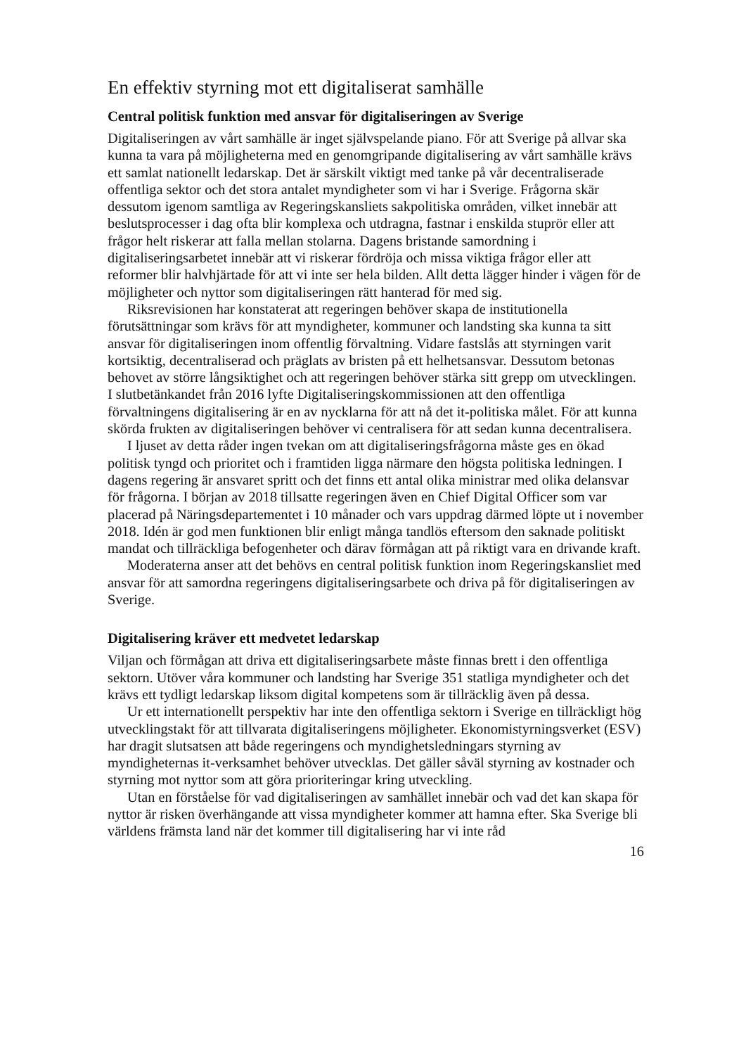En effektiv styrning mot ett digitaliserat samhälle
Central politisk funktion med ansvar för digitaliseringen av Sverige
Digitaliseringen av vårt samhälle är inget självspelande piano. För att Sverige på allvar ska kunna ta vara på möjligheterna med en genomgripande digitalisering av vårt samhälle krävs ett samlat nationellt ledarskap. Det är särskilt viktigt med tanke på vår decentraliserade offentliga sektor och det stora antalet myndigheter som vi har i Sverige. Frågorna skär dessutom igenom samtliga av Regeringskansliets sakpolitiska områden, vilket innebär att beslutsprocesser i dag ofta blir komplexa och utdragna, fastnar i enskilda stuprör eller att frågor helt riskerar att falla mellan stolarna. Dagens bristande samordning i digitaliseringsarbetet innebär att vi riskerar fördröja och missa viktiga frågor eller att reformer blir halvhjärtade för att vi inte ser hela bilden. Allt detta lägger hinder i vägen för de möjligheter och nyttor som digitaliseringen rätt hanterad för med sig.
Riksrevisionen har konstaterat att regeringen behöver skapa de institutionella förutsättningar som krävs för att myndigheter, kommuner och landsting ska kunna ta sitt ansvar för digitaliseringen inom offentlig förvaltning. Vidare fastslås att styrningen varit kortsiktig, decentraliserad och präglats av bristen på ett helhetsansvar. Dessutom betonas behovet av större långsiktighet och att regeringen behöver stärka sitt grepp om utvecklingen. I slutbetänkandet från 2016 lyfte Digitaliseringskommissionen att den offentliga förvaltningens digitalisering är en av nycklarna för att nå det it-politiska målet. För att kunna skörda frukten av digitaliseringen behöver vi centralisera för att sedan kunna decentralisera.
I ljuset av detta råder ingen tvekan om att digitaliseringsfrågorna måste ges en ökad politisk tyngd och prioritet och i framtiden ligga närmare den högsta politiska ledningen. I dagens regering är ansvaret spritt och det finns ett antal olika ministrar med olika delansvar för frågorna. I början av 2018 tillsatte regeringen även en Chief Digital Officer som var placerad på Näringsdepartementet i 10 månader och vars uppdrag därmed löpte ut i november 2018. Idén är god men funktionen blir enligt många tandlös eftersom den saknade politiskt mandat och tillräckliga befogenheter och därav förmågan att på riktigt vara en drivande kraft.
Moderaterna anser att det behövs en central politisk funktion inom Regerings­kansliet med ansvar för att samordna regeringens digitaliseringsarbete och driva på för digitaliseringen av Sverige.
Digitalisering kräver ett medvetet ledarskap
Viljan och förmågan att driva ett digitaliseringsarbete måste finnas brett i den offentliga sektorn. Utöver våra kommuner och landsting har Sverige 351 statliga myndigheter och det krävs ett tydligt ledarskap liksom digital kompetens som är tillräcklig även på dessa.
Ur ett internationellt perspektiv har inte den offentliga sektorn i Sverige en till­räckligt hög utvecklingstakt för att tillvarata digitaliseringens möjligheter. Ekonomi­styrningsverket (ESV) har dragit slutsatsen att både regeringens och myndighets­ledningars styrning av myndigheternas it-verksamhet behöver utvecklas. Det gäller såväl styrning av kostnader och styrning mot nyttor som att göra prioriteringar kring utveckling.
Utan en förståelse för vad digitaliseringen av samhället innebär och vad det kan skapa för nyttor är risken överhängande att vissa myndigheter kommer att hamna efter. Ska Sverige bli världens främsta land när det kommer till digitalisering har vi inte råd
16